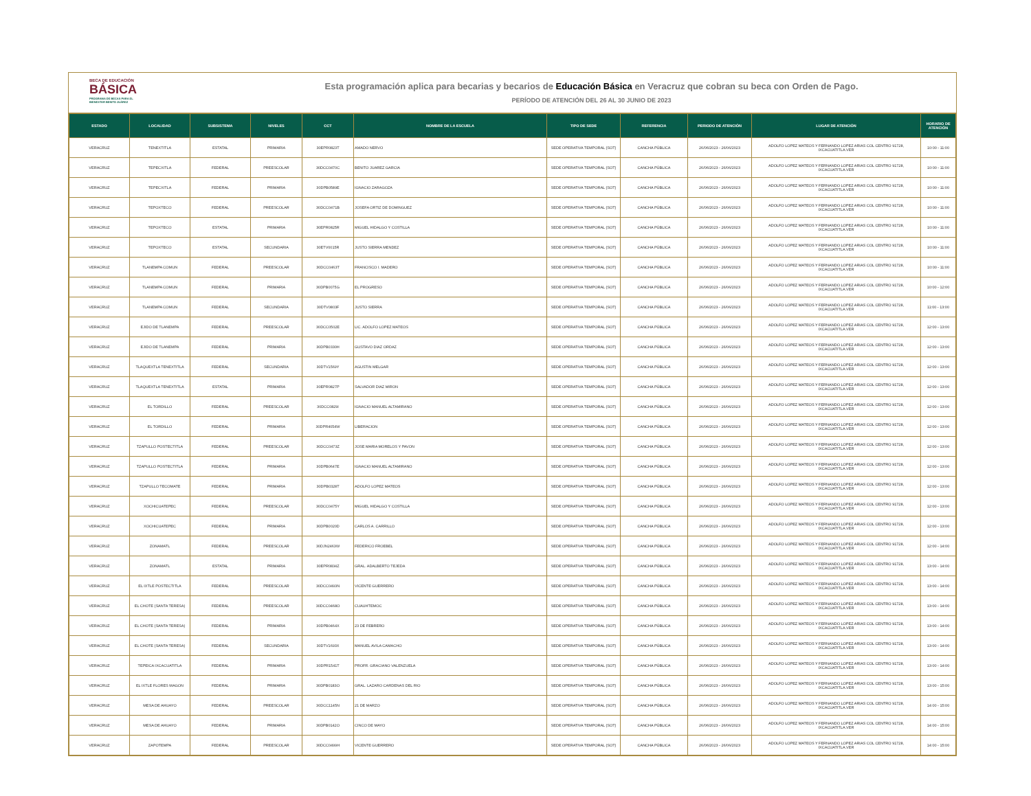BECA DE EDUCACIÓN
BÁSICA
PROGRAMA DE BECAS PARA EL
BIENESTAR BENITO JUÁREZ
Esta programación aplica para becarias y becarios de Educación Básica en Veracruz que cobran su beca con Orden de Pago.
PERÍODO DE ATENCIÓN DEL 26 AL 30 JUNIO DE 2023
| ESTADO | LOCALIDAD | SUBSISTEMA | NIVELES | CCT | NOMBRE DE LA ESCUELA | TIPO DE SEDE | REFERENCIA | PERIODO DE ATENCIÓN | LUGAR DE ATENCIÓN | HORARIO DE ATENCIÓN |
| --- | --- | --- | --- | --- | --- | --- | --- | --- | --- | --- |
| VERACRUZ | TENEXTITLA | ESTATAL | PRIMARIA | 30EPR0823T | AMADO NERVO | SEDE OPERATIVA TEMPORAL (SOT) | CANCHA PÚBLICA | 26/06/2023 - 26/06/2023 | ADOLFO LOPEZ MATEOS Y FERNANDO LOPEZ ARIAS COL CENTRO 91728, IXCACUATITLA.VER | 10:00 - 11:00 |
| VERACRUZ | TEPECXITLA | FEDERAL | PREESCOLAR | 30DCC0470C | BENITO JUAREZ GARCIA | SEDE OPERATIVA TEMPORAL (SOT) | CANCHA PÚBLICA | 26/06/2023 - 26/06/2023 | ADOLFO LOPEZ MATEOS Y FERNANDO LOPEZ ARIAS COL CENTRO 91728, IXCACUATITLA.VER | 10:00 - 11:00 |
| VERACRUZ | TEPECXITLA | FEDERAL | PRIMARIA | 30DPB0589E | IGNACIO ZARAGOZA | SEDE OPERATIVA TEMPORAL (SOT) | CANCHA PÚBLICA | 26/06/2023 - 26/06/2023 | ADOLFO LOPEZ MATEOS Y FERNANDO LOPEZ ARIAS COL CENTRO 91728, IXCACUATITLA.VER | 10:00 - 11:00 |
| VERACRUZ | TEPOXTECO | FEDERAL | PREESCOLAR | 30DCC0471B | JOSEFA ORTIZ DE DOMINGUEZ | SEDE OPERATIVA TEMPORAL (SOT) | CANCHA PÚBLICA | 26/06/2023 - 26/06/2023 | ADOLFO LOPEZ MATEOS Y FERNANDO LOPEZ ARIAS COL CENTRO 91728, IXCACUATITLA.VER | 10:00 - 11:00 |
| VERACRUZ | TEPOXTECO | ESTATAL | PRIMARIA | 30EPR0825R | MIGUEL HIDALGO Y COSTILLA | SEDE OPERATIVA TEMPORAL (SOT) | CANCHA PÚBLICA | 26/06/2023 - 26/06/2023 | ADOLFO LOPEZ MATEOS Y FERNANDO LOPEZ ARIAS COL CENTRO 91728, IXCACUATITLA.VER | 10:00 - 11:00 |
| VERACRUZ | TEPOXTECO | ESTATAL | SECUNDARIA | 30ETV0015R | JUSTO SIERRA MENDEZ | SEDE OPERATIVA TEMPORAL (SOT) | CANCHA PÚBLICA | 26/06/2023 - 26/06/2023 | ADOLFO LOPEZ MATEOS Y FERNANDO LOPEZ ARIAS COL CENTRO 91728, IXCACUATITLA.VER | 10:00 - 11:00 |
| VERACRUZ | TLANEMPA COMUN | FEDERAL | PREESCOLAR | 30DCC0463T | FRANCISCO I. MADERO | SEDE OPERATIVA TEMPORAL (SOT) | CANCHA PÚBLICA | 26/06/2023 - 26/06/2023 | ADOLFO LOPEZ MATEOS Y FERNANDO LOPEZ ARIAS COL CENTRO 91728, IXCACUATITLA.VER | 10:00 - 11:00 |
| VERACRUZ | TLANEMPA COMUN | FEDERAL | PRIMARIA | 30DPB0075G | EL PROGRESO | SEDE OPERATIVA TEMPORAL (SOT) | CANCHA PÚBLICA | 26/06/2023 - 26/06/2023 | ADOLFO LOPEZ MATEOS Y FERNANDO LOPEZ ARIAS COL CENTRO 91728, IXCACUATITLA.VER | 10:00 - 12:00 |
| VERACRUZ | TLANEMPA COMUN | FEDERAL | SECUNDARIA | 30DTV0803F | JUSTO SIERRA | SEDE OPERATIVA TEMPORAL (SOT) | CANCHA PÚBLICA | 26/06/2023 - 26/06/2023 | ADOLFO LOPEZ MATEOS Y FERNANDO LOPEZ ARIAS COL CENTRO 91728, IXCACUATITLA.VER | 11:00 - 13:00 |
| VERACRUZ | EJIDO DE TLANEMPA | FEDERAL | PREESCOLAR | 30DCC0502E | LIC. ADOLFO LOPEZ MATEOS | SEDE OPERATIVA TEMPORAL (SOT) | CANCHA PÚBLICA | 26/06/2023 - 26/06/2023 | ADOLFO LOPEZ MATEOS Y FERNANDO LOPEZ ARIAS COL CENTRO 91728, IXCACUATITLA.VER | 12:00 - 13:00 |
| VERACRUZ | EJIDO DE TLANEMPA | FEDERAL | PRIMARIA | 30DPB0330H | GUSTAVO DIAZ ORDAZ | SEDE OPERATIVA TEMPORAL (SOT) | CANCHA PÚBLICA | 26/06/2023 - 26/06/2023 | ADOLFO LOPEZ MATEOS Y FERNANDO LOPEZ ARIAS COL CENTRO 91728, IXCACUATITLA.VER | 12:00 - 13:00 |
| VERACRUZ | TLAQUEXTLA TENEXTITLA | FEDERAL | SECUNDARIA | 30DTV1569Y | AGUSTIN MELGAR | SEDE OPERATIVA TEMPORAL (SOT) | CANCHA PÚBLICA | 26/06/2023 - 26/06/2023 | ADOLFO LOPEZ MATEOS Y FERNANDO LOPEZ ARIAS COL CENTRO 91728, IXCACUATITLA.VER | 12:00 - 13:00 |
| VERACRUZ | TLAQUEXTLA TENEXTITLA | ESTATAL | PRIMARIA | 30EPR0827P | SALVADOR DIAZ MIRON | SEDE OPERATIVA TEMPORAL (SOT) | CANCHA PÚBLICA | 26/06/2023 - 26/06/2023 | ADOLFO LOPEZ MATEOS Y FERNANDO LOPEZ ARIAS COL CENTRO 91728, IXCACUATITLA.VER | 12:00 - 13:00 |
| VERACRUZ | EL TORDILLO | FEDERAL | PREESCOLAR | 30DCC0829I | IGNACIO MANUEL ALTAMIRANO | SEDE OPERATIVA TEMPORAL (SOT) | CANCHA PÚBLICA | 26/06/2023 - 26/06/2023 | ADOLFO LOPEZ MATEOS Y FERNANDO LOPEZ ARIAS COL CENTRO 91728, IXCACUATITLA.VER | 12:00 - 13:00 |
| VERACRUZ | EL TORDILLO | FEDERAL | PRIMARIA | 30DPR4054W | LIBERACION | SEDE OPERATIVA TEMPORAL (SOT) | CANCHA PÚBLICA | 26/06/2023 - 26/06/2023 | ADOLFO LOPEZ MATEOS Y FERNANDO LOPEZ ARIAS COL CENTRO 91728, IXCACUATITLA.VER | 12:00 - 13:00 |
| VERACRUZ | TZAPULLO POSTECTITLA | FEDERAL | PREESCOLAR | 30DCC0473Z | JOSE MARIA MORELOS Y PAVON | SEDE OPERATIVA TEMPORAL (SOT) | CANCHA PÚBLICA | 26/06/2023 - 26/06/2023 | ADOLFO LOPEZ MATEOS Y FERNANDO LOPEZ ARIAS COL CENTRO 91728, IXCACUATITLA.VER | 12:00 - 13:00 |
| VERACRUZ | TZAPULLO POSTECTITLA | FEDERAL | PRIMARIA | 30DPB0647E | IGNACIO MANUEL ALTAMIRANO | SEDE OPERATIVA TEMPORAL (SOT) | CANCHA PÚBLICA | 26/06/2023 - 26/06/2023 | ADOLFO LOPEZ MATEOS Y FERNANDO LOPEZ ARIAS COL CENTRO 91728, IXCACUATITLA.VER | 12:00 - 13:00 |
| VERACRUZ | TZAPULLO TECOMATE | FEDERAL | PRIMARIA | 30DPB0328T | ADOLFO LOPEZ MATEOS | SEDE OPERATIVA TEMPORAL (SOT) | CANCHA PÚBLICA | 26/06/2023 - 26/06/2023 | ADOLFO LOPEZ MATEOS Y FERNANDO LOPEZ ARIAS COL CENTRO 91728, IXCACUATITLA.VER | 12:00 - 13:00 |
| VERACRUZ | XOCHICUATEPEC | FEDERAL | PREESCOLAR | 30DCC0475Y | MIGUEL HIDALGO Y COSTILLA | SEDE OPERATIVA TEMPORAL (SOT) | CANCHA PÚBLICA | 26/06/2023 - 26/06/2023 | ADOLFO LOPEZ MATEOS Y FERNANDO LOPEZ ARIAS COL CENTRO 91728, IXCACUATITLA.VER | 12:00 - 13:00 |
| VERACRUZ | XOCHICUATEPEC | FEDERAL | PRIMARIA | 30DPB0020D | CARLOS A. CARRILLO | SEDE OPERATIVA TEMPORAL (SOT) | CANCHA PÚBLICA | 26/06/2023 - 26/06/2023 | ADOLFO LOPEZ MATEOS Y FERNANDO LOPEZ ARIAS COL CENTRO 91728, IXCACUATITLA.VER | 12:00 - 13:00 |
| VERACRUZ | ZONAMATL | FEDERAL | PREESCOLAR | 30DJN2463W | FEDERICO FROEBEL | SEDE OPERATIVA TEMPORAL (SOT) | CANCHA PÚBLICA | 26/06/2023 - 26/06/2023 | ADOLFO LOPEZ MATEOS Y FERNANDO LOPEZ ARIAS COL CENTRO 91728, IXCACUATITLA.VER | 12:00 - 14:00 |
| VERACRUZ | ZONAMATL | ESTATAL | PRIMARIA | 30EPR0834Z | GRAL. ADALBERTO TEJEDA | SEDE OPERATIVA TEMPORAL (SOT) | CANCHA PÚBLICA | 26/06/2023 - 26/06/2023 | ADOLFO LOPEZ MATEOS Y FERNANDO LOPEZ ARIAS COL CENTRO 91728, IXCACUATITLA.VER | 13:00 - 14:00 |
| VERACRUZ | EL IXTLE POSTECTITLA | FEDERAL | PREESCOLAR | 30DCC0493N | VICENTE GUERRERO | SEDE OPERATIVA TEMPORAL (SOT) | CANCHA PÚBLICA | 26/06/2023 - 26/06/2023 | ADOLFO LOPEZ MATEOS Y FERNANDO LOPEZ ARIAS COL CENTRO 91728, IXCACUATITLA.VER | 13:00 - 14:00 |
| VERACRUZ | EL CHOTE (SANTA TERESA) | FEDERAL | PREESCOLAR | 30DCC0468O | CUAUHTEMOC | SEDE OPERATIVA TEMPORAL (SOT) | CANCHA PÚBLICA | 26/06/2023 - 26/06/2023 | ADOLFO LOPEZ MATEOS Y FERNANDO LOPEZ ARIAS COL CENTRO 91728, IXCACUATITLA.VER | 13:00 - 14:00 |
| VERACRUZ | EL CHOTE (SANTA TERESA) | FEDERAL | PRIMARIA | 30DPB0464X | 23 DE FEBRERO | SEDE OPERATIVA TEMPORAL (SOT) | CANCHA PÚBLICA | 26/06/2023 - 26/06/2023 | ADOLFO LOPEZ MATEOS Y FERNANDO LOPEZ ARIAS COL CENTRO 91728, IXCACUATITLA.VER | 13:00 - 14:00 |
| VERACRUZ | EL CHOTE (SANTA TERESA) | FEDERAL | SECUNDARIA | 30DTV1693X | MANUEL AVILA CAMACHO | SEDE OPERATIVA TEMPORAL (SOT) | CANCHA PÚBLICA | 26/06/2023 - 26/06/2023 | ADOLFO LOPEZ MATEOS Y FERNANDO LOPEZ ARIAS COL CENTRO 91728, IXCACUATITLA.VER | 13:00 - 14:00 |
| VERACRUZ | TEPEICA IXCACUATITLA | FEDERAL | PRIMARIA | 30DPR1541T | PROFR. GRACIANO VALENZUELA | SEDE OPERATIVA TEMPORAL (SOT) | CANCHA PÚBLICA | 26/06/2023 - 26/06/2023 | ADOLFO LOPEZ MATEOS Y FERNANDO LOPEZ ARIAS COL CENTRO 91728, IXCACUATITLA.VER | 13:00 - 14:00 |
| VERACRUZ | EL IXTLE FLORES MAGON | FEDERAL | PRIMARIA | 30DPB0183O | GRAL. LAZARO CARDENAS DEL RIO | SEDE OPERATIVA TEMPORAL (SOT) | CANCHA PÚBLICA | 26/06/2023 - 26/06/2023 | ADOLFO LOPEZ MATEOS Y FERNANDO LOPEZ ARIAS COL CENTRO 91728, IXCACUATITLA.VER | 13:00 - 15:00 |
| VERACRUZ | MESA DE AHUAYO | FEDERAL | PREESCOLAR | 30DCC1145N | 21 DE MARZO | SEDE OPERATIVA TEMPORAL (SOT) | CANCHA PÚBLICA | 26/06/2023 - 26/06/2023 | ADOLFO LOPEZ MATEOS Y FERNANDO LOPEZ ARIAS COL CENTRO 91728, IXCACUATITLA.VER | 14:00 - 15:00 |
| VERACRUZ | MESA DE AHUAYO | FEDERAL | PRIMARIA | 30DPB0142O | CINCO DE MAYO | SEDE OPERATIVA TEMPORAL (SOT) | CANCHA PÚBLICA | 26/06/2023 - 26/06/2023 | ADOLFO LOPEZ MATEOS Y FERNANDO LOPEZ ARIAS COL CENTRO 91728, IXCACUATITLA.VER | 14:00 - 15:00 |
| VERACRUZ | ZAPOTEMPA | FEDERAL | PREESCOLAR | 30DCC0499H | VICENTE GUERRERO | SEDE OPERATIVA TEMPORAL (SOT) | CANCHA PÚBLICA | 26/06/2023 - 26/06/2023 | ADOLFO LOPEZ MATEOS Y FERNANDO LOPEZ ARIAS COL CENTRO 91728, IXCACUATITLA.VER | 14:00 - 15:00 |